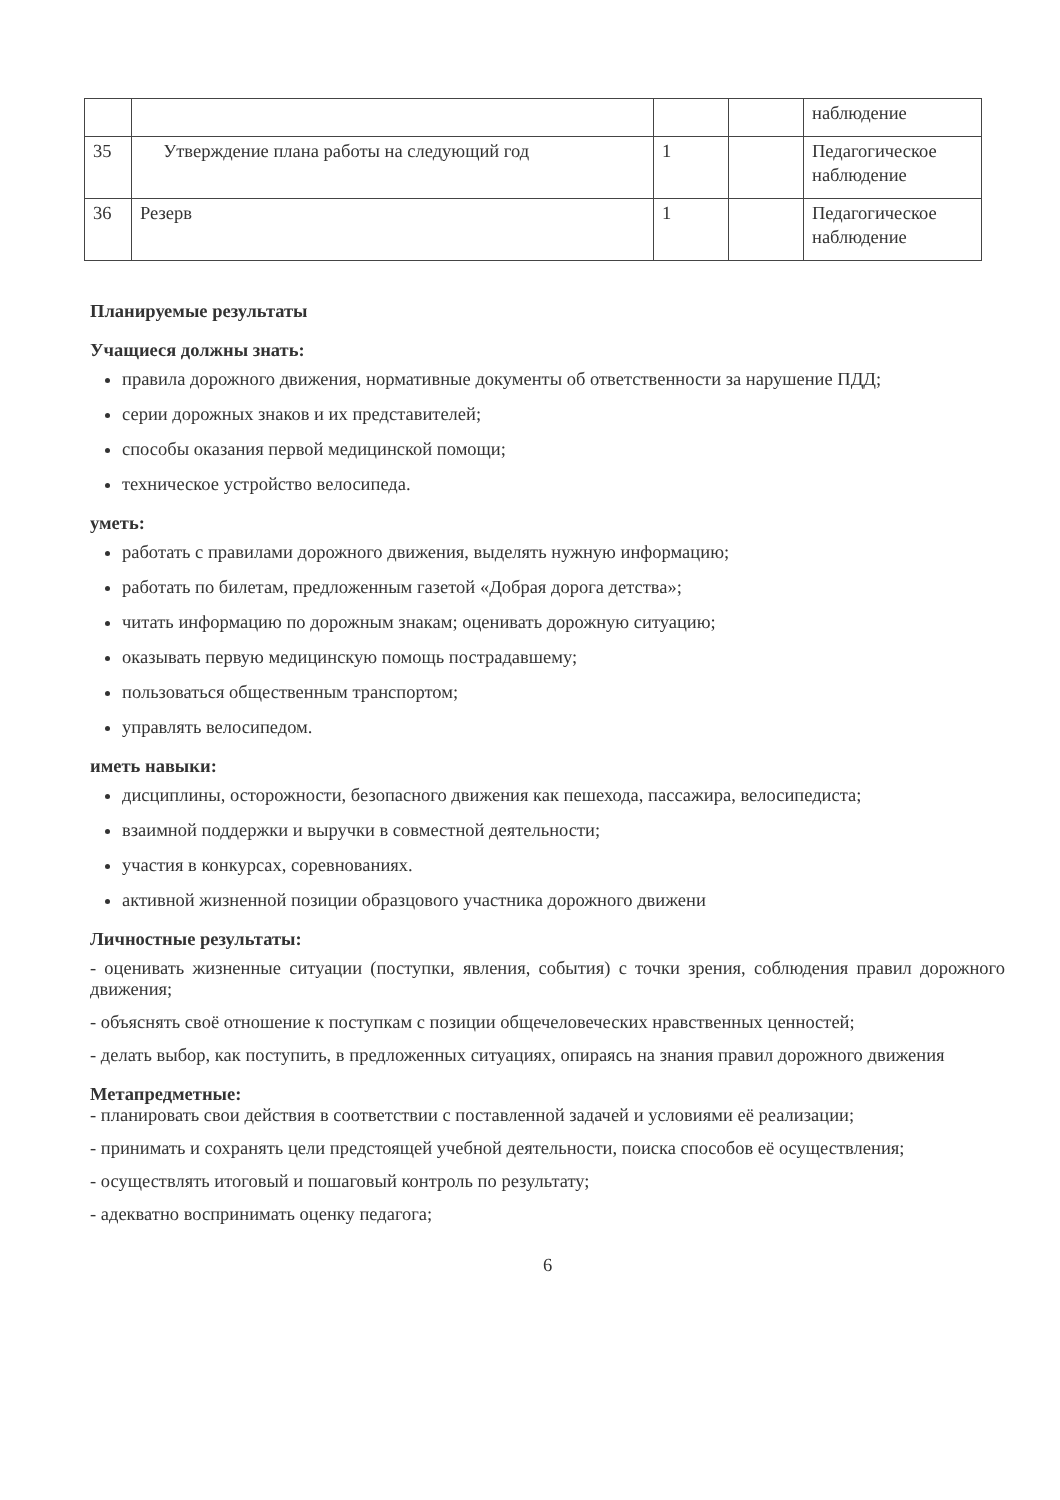| | | | | наблюдение |
| 35 | Утверждение плана работы на следующий год | 1 | | Педагогическое наблюдение |
| 36 | Резерв | 1 | | Педагогическое наблюдение |
Планируемые результаты
Учащиеся должны знать:
правила дорожного движения, нормативные документы об ответственности за нарушение ПДД;
серии дорожных знаков и их представителей;
способы оказания первой медицинской помощи;
техническое устройство велосипеда.
уметь:
работать с правилами дорожного движения, выделять нужную информацию;
работать по билетам, предложенным газетой «Добрая дорога детства»;
читать информацию по дорожным знакам; оценивать дорожную ситуацию;
оказывать первую медицинскую помощь пострадавшему;
пользоваться общественным транспортом;
управлять велосипедом.
иметь навыки:
дисциплины, осторожности, безопасного движения как пешехода, пассажира, велосипедиста;
взаимной поддержки и выручки в совместной деятельности;
участия в конкурсах, соревнованиях.
активной жизненной позиции образцового участника дорожного движени
Личностные результаты:
- оценивать жизненные ситуации (поступки, явления, события) с точки зрения, соблюдения правил дорожного движения;
- объяснять своё отношение к поступкам с позиции общечеловеческих нравственных ценностей;
- делать выбор, как поступить, в предложенных ситуациях, опираясь на знания правил дорожного движения
Метапредметные:
- планировать свои действия в соответствии с поставленной задачей и условиями её реализации;
- принимать и сохранять цели предстоящей учебной деятельности, поиска способов её осуществления;
- осуществлять итоговый и пошаговый контроль по результату;
- адекватно воспринимать оценку педагога;
6